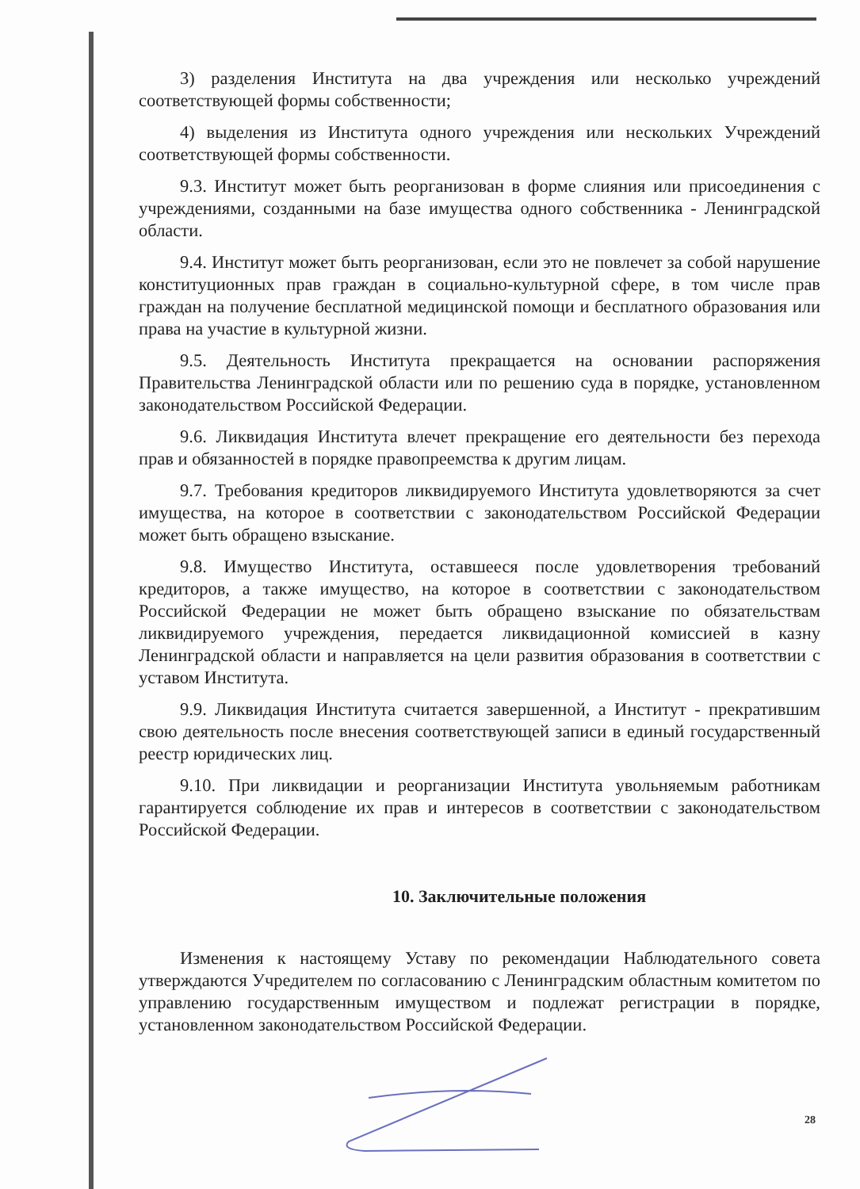3) разделения Института на два учреждения или несколько учреждений соответствующей формы собственности;
4) выделения из Института одного учреждения или нескольких Учреждений соответствующей формы собственности.
9.3. Институт может быть реорганизован в форме слияния или присоединения с учреждениями, созданными на базе имущества одного собственника - Ленинградской области.
9.4. Институт может быть реорганизован, если это не повлечет за собой нарушение конституционных прав граждан в социально-культурной сфере, в том числе прав граждан на получение бесплатной медицинской помощи и бесплатного образования или права на участие в культурной жизни.
9.5. Деятельность Института прекращается на основании распоряжения Правительства Ленинградской области или по решению суда в порядке, установленном законодательством Российской Федерации.
9.6. Ликвидация Института влечет прекращение его деятельности без перехода прав и обязанностей в порядке правопреемства к другим лицам.
9.7. Требования кредиторов ликвидируемого Института удовлетворяются за счет имущества, на которое в соответствии с законодательством Российской Федерации может быть обращено взыскание.
9.8. Имущество Института, оставшееся после удовлетворения требований кредиторов, а также имущество, на которое в соответствии с законодательством Российской Федерации не может быть обращено взыскание по обязательствам ликвидируемого учреждения, передается ликвидационной комиссией в казну Ленинградской области и направляется на цели развития образования в соответствии с уставом Института.
9.9. Ликвидация Института считается завершенной, а Институт - прекратившим свою деятельность после внесения соответствующей записи в единый государственный реестр юридических лиц.
9.10. При ликвидации и реорганизации Института увольняемым работникам гарантируется соблюдение их прав и интересов в соответствии с законодательством Российской Федерации.
10. Заключительные положения
Изменения к настоящему Уставу по рекомендации Наблюдательного совета утверждаются Учредителем по согласованию с Ленинградским областным комитетом по управлению государственным имуществом и подлежат регистрации в порядке, установленном законодательством Российской Федерации.
28